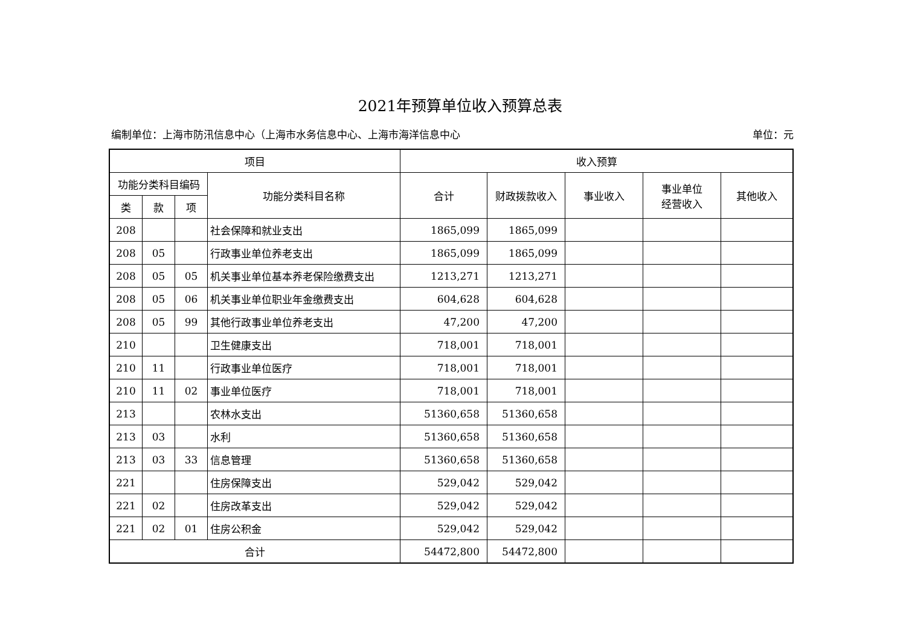2021年预算单位收入预算总表
编制单位：上海市防汛信息中心（上海市水务信息中心、上海市海洋信息中心 单位：元
| 项目 | | | | 收入预算 | | | | |
| --- | --- | --- | --- | --- | --- | --- | --- | --- |
| 功能分类科目编码 | | | 功能分类科目名称 | 合计 | 财政拨款收入 | 事业收入 | 事业单位 经营收入 | 其他收入 |
| 类 | 款 | 项 | | | | | | |
| 208 | | | 社会保障和就业支出 | 1865,099 | 1865,099 | | | |
| 208 | 05 | | 行政事业单位养老支出 | 1865,099 | 1865,099 | | | |
| 208 | 05 | 05 | 机关事业单位基本养老保险缴费支出 | 1213,271 | 1213,271 | | | |
| 208 | 05 | 06 | 机关事业单位职业年金缴费支出 | 604,628 | 604,628 | | | |
| 208 | 05 | 99 | 其他行政事业单位养老支出 | 47,200 | 47,200 | | | |
| 210 | | | 卫生健康支出 | 718,001 | 718,001 | | | |
| 210 | 11 | | 行政事业单位医疗 | 718,001 | 718,001 | | | |
| 210 | 11 | 02 | 事业单位医疗 | 718,001 | 718,001 | | | |
| 213 | | | 农林水支出 | 51360,658 | 51360,658 | | | |
| 213 | 03 | | 水利 | 51360,658 | 51360,658 | | | |
| 213 | 03 | 33 | 信息管理 | 51360,658 | 51360,658 | | | |
| 221 | | | 住房保障支出 | 529,042 | 529,042 | | | |
| 221 | 02 | | 住房改革支出 | 529,042 | 529,042 | | | |
| 221 | 02 | 01 | 住房公积金 | 529,042 | 529,042 | | | |
| 合计 | | | | 54472,800 | 54472,800 | | | |